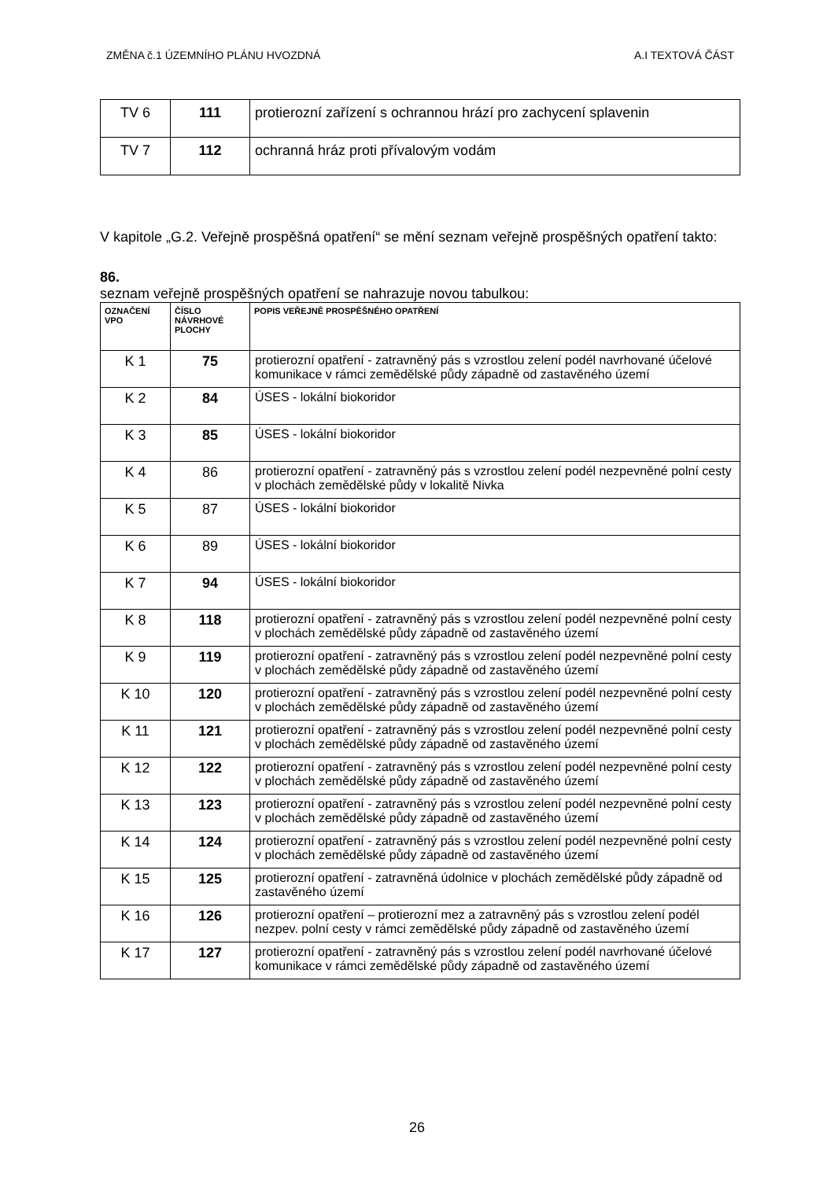ZMĚNA č.1 ÚZEMNÍHO PLÁNU HVOZDNÁ A.I TEXTOVÁ ČÁST
| TV 6 | 111 | protierozní zařízení s ochrannou hrází pro zachycení splavenin |
| TV 7 | 112 | ochranná hráz proti přívalovým vodám |
V kapitole „G.2. Veřejně prospěšná opatření“ se mění seznam veřejně prospěšných opatření takto:
86.
seznam veřejně prospěšných opatření se nahrazuje novou tabulkou:
| OZNAČENÍ VPO | ČÍSLO NÁVRHOVÉ PLOCHY | POPIS VEŘEJNĚ PROSPĚŠNÉHO OPATŘENÍ |
| --- | --- | --- |
| K 1 | 75 | protierozní opatření - zatravněný pás s vzrostlou zelení podél navrhované účelové komunikace v rámci zemědělské půdy západně od zastavěného území |
| K 2 | 84 | ÚSES - lokální biokoridor |
| K 3 | 85 | ÚSES - lokální biokoridor |
| K 4 | 86 | protierozní opatření - zatravněný pás s vzrostlou zelení podél nezpevněné polní cesty v plochách zemědělské půdy v lokalitě Nivka |
| K 5 | 87 | ÚSES - lokální biokoridor |
| K 6 | 89 | ÚSES - lokální biokoridor |
| K 7 | 94 | ÚSES - lokální biokoridor |
| K 8 | 118 | protierozní opatření - zatravněný pás s vzrostlou zelení podél nezpevněné polní cesty v plochách zemědělské půdy západně od zastavěného území |
| K 9 | 119 | protierozní opatření - zatravněný pás s vzrostlou zelení podél nezpevněné polní cesty v plochách zemědělské půdy západně od zastavěného území |
| K 10 | 120 | protierozní opatření - zatravněný pás s vzrostlou zelení podél nezpevněné polní cesty v plochách zemědělské půdy západně od zastavěného území |
| K 11 | 121 | protierozní opatření - zatravněný pás s vzrostlou zelení podél nezpevněné polní cesty v plochách zemědělské půdy západně od zastavěného území |
| K 12 | 122 | protierozní opatření - zatravněný pás s vzrostlou zelení podél nezpevněné polní cesty v plochách zemědělské půdy západně od zastavěného území |
| K 13 | 123 | protierozní opatření - zatravněný pás s vzrostlou zelení podél nezpevněné polní cesty v plochách zemědělské půdy západně od zastavěného území |
| K 14 | 124 | protierozní opatření - zatravněný pás s vzrostlou zelení podél nezpevněné polní cesty v plochách zemědělské půdy západně od zastavěného území |
| K 15 | 125 | protierozní opatření - zatravněná údolnice v plochách zemědělské půdy západně od zastavěného území |
| K 16 | 126 | protierozní opatření – protierozní mez a zatravněný pás s vzrostlou zelení podél nezpev. polní cesty v rámci zemědělské půdy západně od zastavěného území |
| K 17 | 127 | protierozní opatření - zatravněný pás s vzrostlou zelení podél navrhované účelové komunikace v rámci zemědělské půdy západně od zastavěného území |
26